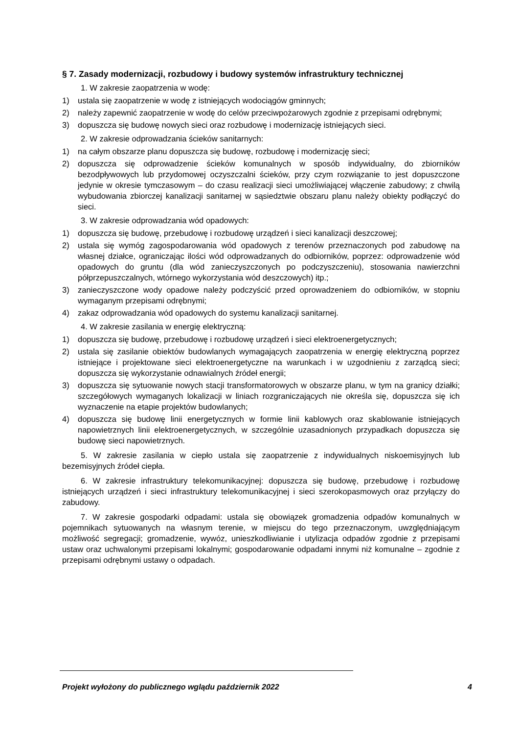§ 7. Zasady modernizacji, rozbudowy i budowy systemów infrastruktury technicznej
1. W zakresie zaopatrzenia w wodę:
1) ustala się zaopatrzenie w wodę z istniejących wodociągów gminnych;
2) należy zapewnić zaopatrzenie w wodę do celów przeciwpożarowych zgodnie z przepisami odrębnymi;
3) dopuszcza się budowę nowych sieci oraz rozbudowę i modernizację istniejących sieci.
2. W zakresie odprowadzania ścieków sanitarnych:
1) na całym obszarze planu dopuszcza się budowę, rozbudowę i modernizację sieci;
2) dopuszcza się odprowadzenie ścieków komunalnych w sposób indywidualny, do zbiorników bezodpływowych lub przydomowej oczyszczalni ścieków, przy czym rozwiązanie to jest dopuszczone jedynie w okresie tymczasowym – do czasu realizacji sieci umożliwiającej włączenie zabudowy; z chwilą wybudowania zbiorczej kanalizacji sanitarnej w sąsiedztwie obszaru planu należy obiekty podłączyć do sieci.
3. W zakresie odprowadzania wód opadowych:
1) dopuszcza się budowę, przebudowę i rozbudowę urządzeń i sieci kanalizacji deszczowej;
2) ustala się wymóg zagospodarowania wód opadowych z terenów przeznaczonych pod zabudowę na własnej działce, ograniczając ilości wód odprowadzanych do odbiorników, poprzez: odprowadzenie wód opadowych do gruntu (dla wód zanieczyszczonych po podczyszczeniu), stosowania nawierzchni półprzepuszczalnych, wtórnego wykorzystania wód deszczowych) itp.;
3) zanieczyszczone wody opadowe należy podczyścić przed oprowadzeniem do odbiorników, w stopniu wymaganym przepisami odrębnymi;
4) zakaz odprowadzania wód opadowych do systemu kanalizacji sanitarnej.
4. W zakresie zasilania w energię elektryczną:
1) dopuszcza się budowę, przebudowę i rozbudowę urządzeń i sieci elektroenergetycznych;
2) ustala się zasilanie obiektów budowlanych wymagających zaopatrzenia w energię elektryczną poprzez istniejące i projektowane sieci elektroenergetyczne na warunkach i w uzgodnieniu z zarządcą sieci; dopuszcza się wykorzystanie odnawialnych źródeł energii;
3) dopuszcza się sytuowanie nowych stacji transformatorowych w obszarze planu, w tym na granicy działki; szczegółowych wymaganych lokalizacji w liniach rozgraniczających nie określa się, dopuszcza się ich wyznaczenie na etapie projektów budowlanych;
4) dopuszcza się budowę linii energetycznych w formie linii kablowych oraz skablowanie istniejących napowietrznych linii elektroenergetycznych, w szczególnie uzasadnionych przypadkach dopuszcza się budowę sieci napowietrznych.
5. W zakresie zasilania w ciepło ustala się zaopatrzenie z indywidualnych niskoemisyjnych lub bezemisyjnych źródeł ciepła.
6. W zakresie infrastruktury telekomunikacyjnej: dopuszcza się budowę, przebudowę i rozbudowę istniejących urządzeń i sieci infrastruktury telekomunikacyjnej i sieci szerokopasmowych oraz przyłączy do zabudowy.
7. W zakresie gospodarki odpadami: ustala się obowiązek gromadzenia odpadów komunalnych w pojemnikach sytuowanych na własnym terenie, w miejscu do tego przeznaczonym, uwzględniającym możliwość segregacji; gromadzenie, wywóz, unieszkodliwianie i utylizacja odpadów zgodnie z przepisami ustaw oraz uchwalonymi przepisami lokalnymi; gospodarowanie odpadami innymi niż komunalne – zgodnie z przepisami odrębnymi ustawy o odpadach.
Projekt wyłożony do publicznego wglądu październik 2022 4